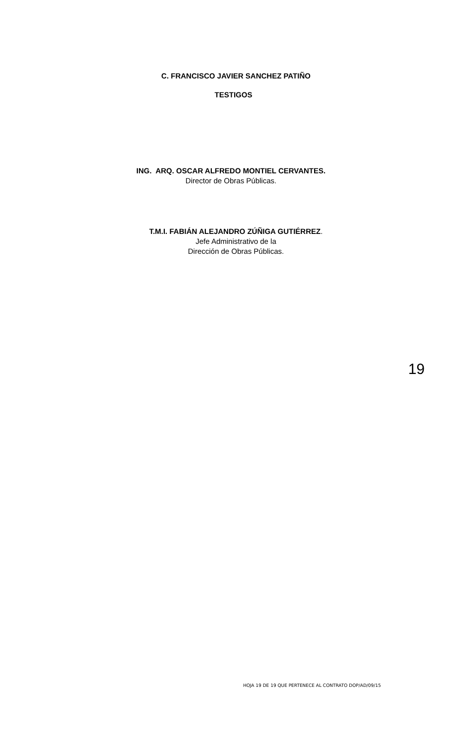C. FRANCISCO JAVIER SANCHEZ PATIÑO
TESTIGOS
ING. ARQ. OSCAR ALFREDO MONTIEL CERVANTES.
Director de Obras Públicas.
T.M.I. FABIÁN ALEJANDRO ZÚÑIGA GUTIÉRREZ.
Jefe Administrativo de la
Dirección de Obras Públicas.
19
HOJA 19 DE 19 QUE PERTENECE AL CONTRATO DOP/AD/09/15